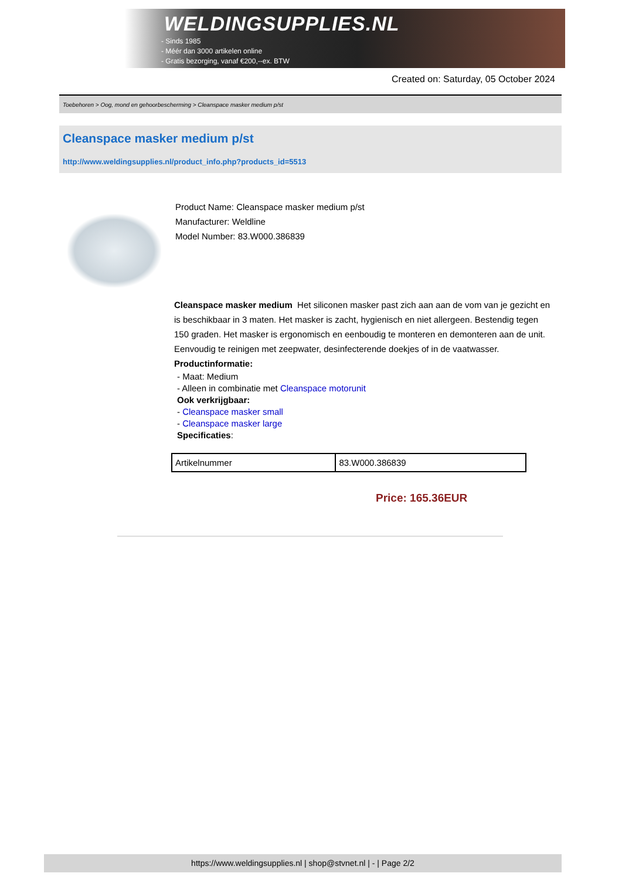WELDINGSUPPLIES.NL
- Sinds 1985
- Méér dan 3000 artikelen online
- Gratis bezorging, vanaf €200,--ex. BTW
Created on: Saturday, 05 October 2024
Toebehoren > Oog, mond en gehoorbescherming > Cleanspace masker medium p/st
Cleanspace masker medium p/st
http://www.weldingsupplies.nl/product_info.php?products_id=5513
Product Name: Cleanspace masker medium p/st
Manufacturer: Weldline
Model Number: 83.W000.386839
Cleanspace masker medium Het siliconen masker past zich aan aan de vom van je gezicht en is beschikbaar in 3 maten. Het masker is zacht, hygienisch en niet allergeen. Bestendig tegen 150 graden. Het masker is ergonomisch en eenboudig te monteren en demonteren aan de unit. Eenvoudig te reinigen met zeepwater, desinfecterende doekjes of in de vaatwasser. Productinformatie:
- Maat: Medium
- Alleen in combinatie met Cleanspace motorunit
Ook verkrijgbaar:
- Cleanspace masker small
- Cleanspace masker large
Specificaties:
| Artikelnummer | 83.W000.386839 |
Price: 165.36EUR
https://www.weldingsupplies.nl | shop@stvnet.nl | - | Page 2/2